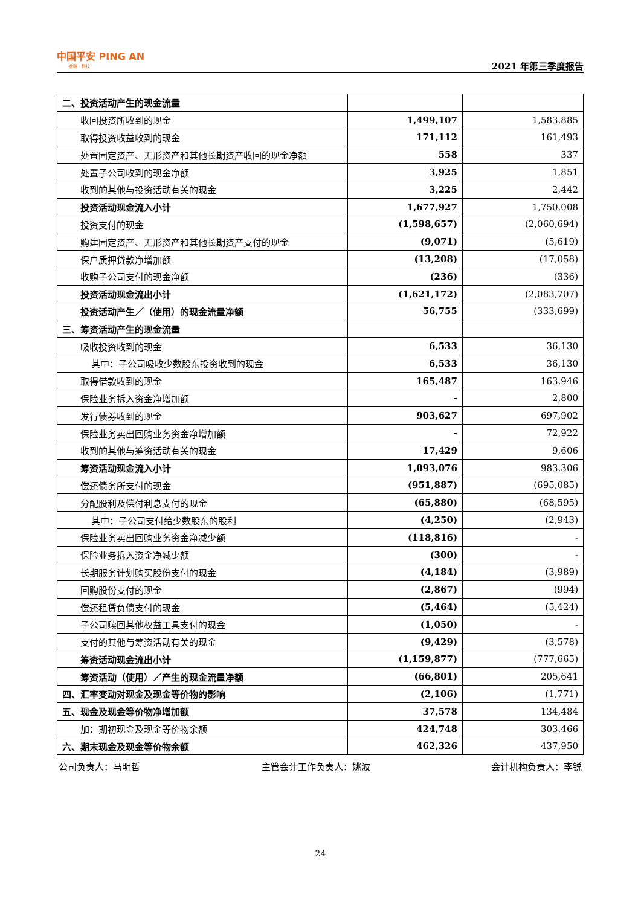中国平安 PING AN
金融 · 科技
2021 年第三季度报告
| 二、投资活动产生的现金流量 | | |
| 收回投资所收到的现金 | 1,499,107 | 1,583,885 |
| 取得投资收益收到的现金 | 171,112 | 161,493 |
| 处置固定资产、无形资产和其他长期资产收回的现金净额 | 558 | 337 |
| 处置子公司收到的现金净额 | 3,925 | 1,851 |
| 收到的其他与投资活动有关的现金 | 3,225 | 2,442 |
| 投资活动现金流入小计 | 1,677,927 | 1,750,008 |
| 投资支付的现金 | (1,598,657) | (2,060,694) |
| 购建固定资产、无形资产和其他长期资产支付的现金 | (9,071) | (5,619) |
| 保户质押贷款净增加额 | (13,208) | (17,058) |
| 收购子公司支付的现金净额 | (236) | (336) |
| 投资活动现金流出小计 | (1,621,172) | (2,083,707) |
| 投资活动产生／（使用）的现金流量净额 | 56,755 | (333,699) |
| 三、筹资活动产生的现金流量 | | |
| 吸收投资收到的现金 | 6,533 | 36,130 |
| 其中：子公司吸收少数股东投资收到的现金 | 6,533 | 36,130 |
| 取得借款收到的现金 | 165,487 | 163,946 |
| 保险业务拆入资金净增加额 | - | 2,800 |
| 发行债券收到的现金 | 903,627 | 697,902 |
| 保险业务卖出回购业务资金净增加额 | - | 72,922 |
| 收到的其他与筹资活动有关的现金 | 17,429 | 9,606 |
| 筹资活动现金流入小计 | 1,093,076 | 983,306 |
| 偿还债务所支付的现金 | (951,887) | (695,085) |
| 分配股利及偿付利息支付的现金 | (65,880) | (68,595) |
| 其中：子公司支付给少数股东的股利 | (4,250) | (2,943) |
| 保险业务卖出回购业务资金净减少额 | (118,816) | - |
| 保险业务拆入资金净减少额 | (300) | - |
| 长期服务计划购买股份支付的现金 | (4,184) | (3,989) |
| 回购股份支付的现金 | (2,867) | (994) |
| 偿还租赁负债支付的现金 | (5,464) | (5,424) |
| 子公司赎回其他权益工具支付的现金 | (1,050) | - |
| 支付的其他与筹资活动有关的现金 | (9,429) | (3,578) |
| 筹资活动现金流出小计 | (1,159,877) | (777,665) |
| 筹资活动（使用）／产生的现金流量净额 | (66,801) | 205,641 |
| 四、汇率变动对现金及现金等价物的影响 | (2,106) | (1,771) |
| 五、现金及现金等价物净增加额 | 37,578 | 134,484 |
| 加：期初现金及现金等价物余额 | 424,748 | 303,466 |
| 六、期末现金及现金等价物余额 | 462,326 | 437,950 |
公司负责人：马明哲 主管会计工作负责人：姚波 会计机构负责人：李锐
24